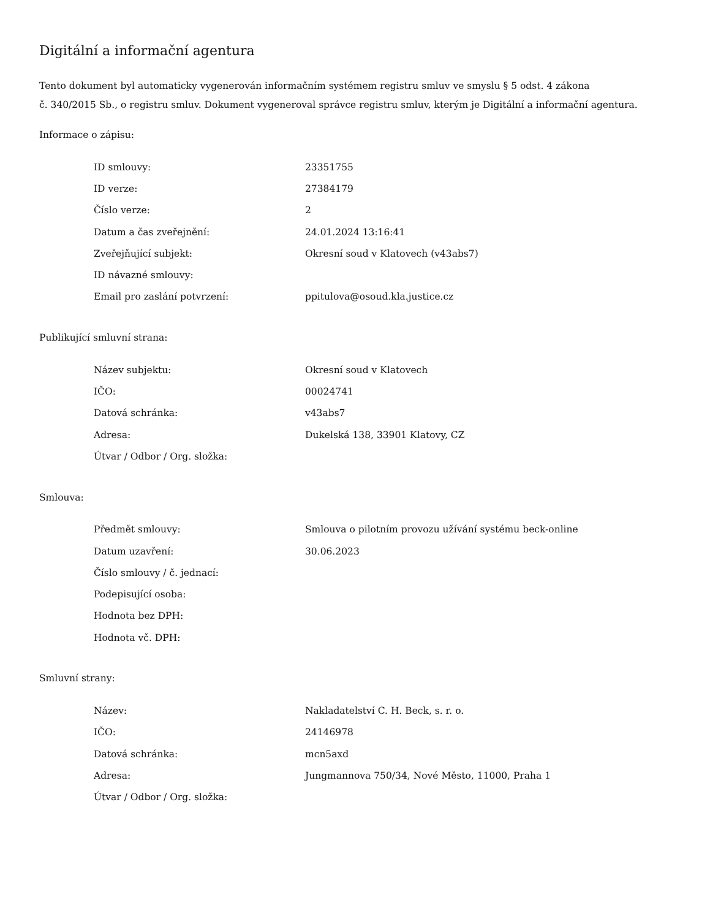Digitální a informační agentura
Tento dokument byl automaticky vygenerován informačním systémem registru smluv ve smyslu § 5 odst. 4 zákona
č. 340/2015 Sb., o registru smluv. Dokument vygeneroval správce registru smluv, kterým je Digitální a informační agentura.
Informace o zápisu:
| ID smlouvy: | 23351755 |
| ID verze: | 27384179 |
| Číslo verze: | 2 |
| Datum a čas zveřejnění: | 24.01.2024 13:16:41 |
| Zveřejňující subjekt: | Okresní soud v Klatovech (v43abs7) |
| ID návazné smlouvy: | |
| Email pro zaslání potvrzení: | ppitulova@osoud.kla.justice.cz |
Publikující smluvní strana:
| Název subjektu: | Okresní soud v Klatovech |
| IČO: | 00024741 |
| Datová schránka: | v43abs7 |
| Adresa: | Dukelská 138, 33901 Klatovy, CZ |
| Útvar / Odbor / Org. složka: | |
Smlouva:
| Předmět smlouvy: | Smlouva o pilotním provozu užívání systému beck-online |
| Datum uzavření: | 30.06.2023 |
| Číslo smlouvy / č. jednací: | |
| Podepisující osoba: | |
| Hodnota bez DPH: | |
| Hodnota vč. DPH: | |
Smluvní strany:
| Název: | Nakladatelství C. H. Beck, s. r. o. |
| IČO: | 24146978 |
| Datová schránka: | mcn5axd |
| Adresa: | Jungmannova 750/34, Nové Město, 11000, Praha 1 |
| Útvar / Odbor / Org. složka: | |